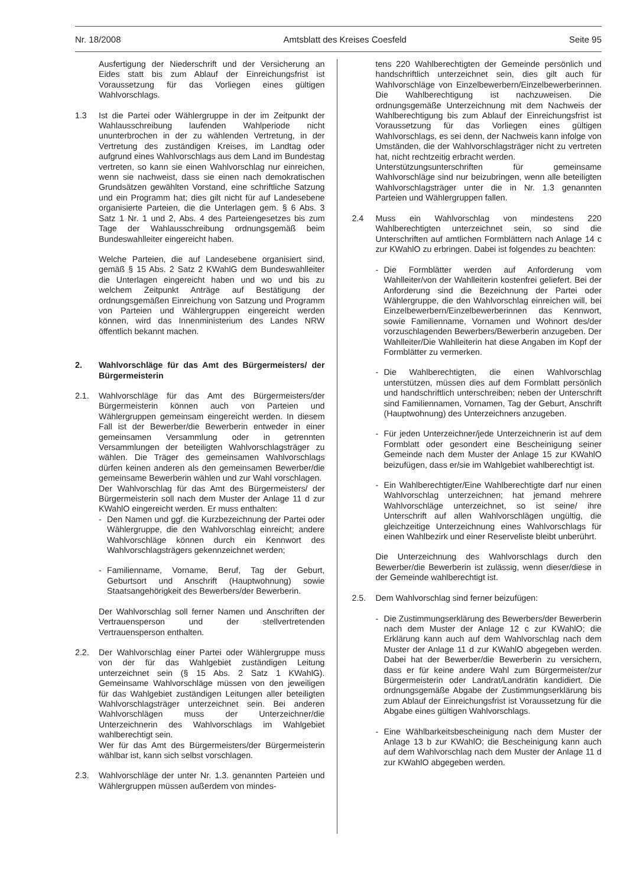Nr. 18/2008 Amtsblatt des Kreises Coesfeld Seite 95
Ausfertigung der Niederschrift und der Versicherung an Eides statt bis zum Ablauf der Einreichungsfrist ist Voraussetzung für das Vorliegen eines gültigen Wahlvorschlags.
1.3 Ist die Partei oder Wählergruppe in der im Zeitpunkt der Wahlausschreibung laufenden Wahlperiode nicht ununterbrochen in der zu wählenden Vertretung, in der Vertretung des zuständigen Kreises, im Landtag oder aufgrund eines Wahlvorschlags aus dem Land im Bundestag vertreten, so kann sie einen Wahlvorschlag nur einreichen, wenn sie nachweist, dass sie einen nach demokratischen Grundsätzen gewählten Vorstand, eine schriftliche Satzung und ein Programm hat; dies gilt nicht für auf Landesebene organisierte Parteien, die die Unterlagen gem. § 6 Abs. 3 Satz 1 Nr. 1 und 2, Abs. 4 des Parteiengesetzes bis zum Tage der Wahlausschreibung ordnungsgemäß beim Bundeswahlleiter eingereicht haben.
Welche Parteien, die auf Landesebene organisiert sind, gemäß § 15 Abs. 2 Satz 2 KWahlG dem Bundeswahlleiter die Unterlagen eingereicht haben und wo und bis zu welchem Zeitpunkt Anträge auf Bestätigung der ordnungsgemäßen Einreichung von Satzung und Programm von Parteien und Wählergruppen eingereicht werden können, wird das Innenministerium des Landes NRW öffentlich bekannt machen.
2. Wahlvorschläge für das Amt des Bürgermeisters/ der Bürgermeisterin
2.1. Wahlvorschläge für das Amt des Bürgermeisters/der Bürgermeisterin können auch von Parteien und Wählergruppen gemeinsam eingereicht werden. In diesem Fall ist der Bewerber/die Bewerberin entweder in einer gemeinsamen Versammlung oder in getrennten Versammlungen der beteiligten Wahlvorschlagsträger zu wählen. Die Träger des gemeinsamen Wahlvorschlags dürfen keinen anderen als den gemeinsamen Bewerber/die gemeinsame Bewerberin wählen und zur Wahl vorschlagen.
Der Wahlvorschlag für das Amt des Bürgermeisters/ der Bürgermeisterin soll nach dem Muster der Anlage 11 d zur KWahlO eingereicht werden. Er muss enthalten:
- Den Namen und ggf. die Kurzbezeichnung der Partei oder Wählergruppe, die den Wahlvorschlag einreicht; andere Wahlvorschläge können durch ein Kennwort des Wahlvorschlagsträgers gekennzeichnet werden;
- Familienname, Vorname, Beruf, Tag der Geburt, Geburtsort und Anschrift (Hauptwohnung) sowie Staatsangehörigkeit des Bewerbers/der Bewerberin.
Der Wahlvorschlag soll ferner Namen und Anschriften der Vertrauensperson und der stellvertretenden Vertrauensperson enthalten.
2.2. Der Wahlvorschlag einer Partei oder Wählergruppe muss von der für das Wahlgebiet zuständigen Leitung unterzeichnet sein (§ 15 Abs. 2 Satz 1 KWahlG). Gemeinsame Wahlvorschläge müssen von den jeweiligen für das Wahlgebiet zuständigen Leitungen aller beteiligten Wahlvorschlagsträger unterzeichnet sein. Bei anderen Wahlvorschlägen muss der Unterzeichner/die Unterzeichnerin des Wahlvorschlags im Wahlgebiet wahlberechtigt sein.
Wer für das Amt des Bürgermeisters/der Bürgermeisterin wählbar ist, kann sich selbst vorschlagen.
2.3. Wahlvorschläge der unter Nr. 1.3. genannten Parteien und Wählergruppen müssen außerdem von mindes-
tens 220 Wahlberechtigten der Gemeinde persönlich und handschriftlich unterzeichnet sein, dies gilt auch für Wahlvorschläge von Einzelbewerbern/Einzelbewerberinnen. Die Wahlberechtigung ist nachzuweisen. Die ordnungsgemäße Unterzeichnung mit dem Nachweis der Wahlberechtigung bis zum Ablauf der Einreichungsfrist ist Voraussetzung für das Vorliegen eines gültigen Wahlvorschlags, es sei denn, der Nachweis kann infolge von Umständen, die der Wahlvorschlagsträger nicht zu vertreten hat, nicht rechtzeitig erbracht werden.
Unterstützungsunterschriften für gemeinsame Wahlvorschläge sind nur beizubringen, wenn alle beteiligten Wahlvorschlagsträger unter die in Nr. 1.3 genannten Parteien und Wählergruppen fallen.
2.4 Muss ein Wahlvorschlag von mindestens 220 Wahlberechtigten unterzeichnet sein, so sind die Unterschriften auf amtlichen Formblättern nach Anlage 14 c zur KWahlO zu erbringen. Dabei ist folgendes zu beachten:
- Die Formblätter werden auf Anforderung vom Wahlleiter/von der Wahlleiterin kostenfrei geliefert. Bei der Anforderung sind die Bezeichnung der Partei oder Wählergruppe, die den Wahlvorschlag einreichen will, bei Einzelbewerbern/Einzelbewerberinnen das Kennwort, sowie Familienname, Vornamen und Wohnort des/der vorzuschlagenden Bewerbers/Bewerberin anzugeben. Der Wahlleiter/Die Wahlleiterin hat diese Angaben im Kopf der Formblätter zu vermerken.
- Die Wahlberechtigten, die einen Wahlvorschlag unterstützen, müssen dies auf dem Formblatt persönlich und handschriftlich unterschreiben; neben der Unterschrift sind Familiennamen, Vornamen, Tag der Geburt, Anschrift (Hauptwohnung) des Unterzeichners anzugeben.
- Für jeden Unterzeichner/jede Unterzeichnerin ist auf dem Formblatt oder gesondert eine Bescheinigung seiner Gemeinde nach dem Muster der Anlage 15 zur KWahlO beizufügen, dass er/sie im Wahlgebiet wahlberechtigt ist.
- Ein Wahlberechtigter/Eine Wahlberechtigte darf nur einen Wahlvorschlag unterzeichnen; hat jemand mehrere Wahlvorschläge unterzeichnet, so ist seine/ ihre Unterschrift auf allen Wahlvorschlägen ungültig, die gleichzeitige Unterzeichnung eines Wahlvorschlags für einen Wahlbezirk und einer Reserveliste bleibt unberührt.
Die Unterzeichnung des Wahlvorschlags durch den Bewerber/die Bewerberin ist zulässig, wenn dieser/diese in der Gemeinde wahlberechtigt ist.
2.5. Dem Wahlvorschlag sind ferner beizufügen:
- Die Zustimmungserklärung des Bewerbers/der Bewerberin nach dem Muster der Anlage 12 c zur KWahlO; die Erklärung kann auch auf dem Wahlvorschlag nach dem Muster der Anlage 11 d zur KWahlO abgegeben werden. Dabei hat der Bewerber/die Bewerberin zu versichern, dass er für keine andere Wahl zum Bürgermeister/zur Bürgermeisterin oder Landrat/Landrätin kandidiert. Die ordnungsgemäße Abgabe der Zustimmungserklärung bis zum Ablauf der Einreichungsfrist ist Voraussetzung für die Abgabe eines gültigen Wahlvorschlags.
- Eine Wählbarkeitsbescheinigung nach dem Muster der Anlage 13 b zur KWahlO; die Bescheinigung kann auch auf dem Wahlvorschlag nach dem Muster der Anlage 11 d zur KWahlO abgegeben werden.